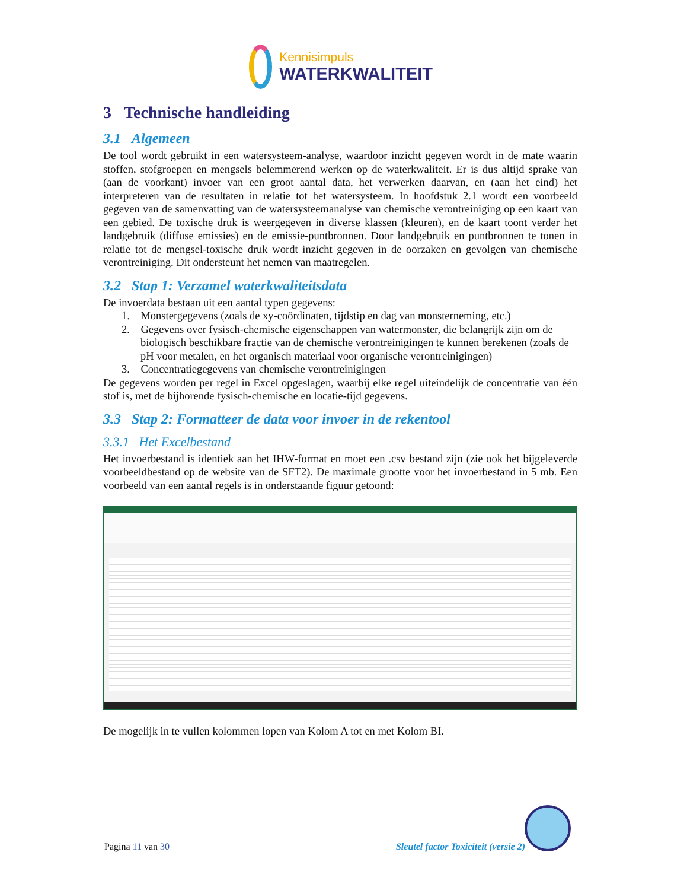Kennisimpuls
WATERKWALITEIT
3 Technische handleiding
3.1 Algemeen
De tool wordt gebruikt in een watersysteem-analyse, waardoor inzicht gegeven wordt in de mate waarin stoffen, stofgroepen en mengsels belemmerend werken op de waterkwaliteit. Er is dus altijd sprake van (aan de voorkant) invoer van een groot aantal data, het verwerken daarvan, en (aan het eind) het interpreteren van de resultaten in relatie tot het watersysteem. In hoofdstuk 2.1 wordt een voorbeeld gegeven van de samenvatting van de watersysteemanalyse van chemische verontreiniging op een kaart van een gebied. De toxische druk is weergegeven in diverse klassen (kleuren), en de kaart toont verder het landgebruik (diffuse emissies) en de emissie-puntbronnen. Door landgebruik en puntbronnen te tonen in relatie tot de mengsel-toxische druk wordt inzicht gegeven in de oorzaken en gevolgen van chemische verontreiniging. Dit ondersteunt het nemen van maatregelen.
3.2 Stap 1: Verzamel waterkwaliteitsdata
De invoerdata bestaan uit een aantal typen gegevens:
1. Monstergegevens (zoals de xy-coördinaten, tijdstip en dag van monsterneming, etc.)
2. Gegevens over fysisch-chemische eigenschappen van watermonster, die belangrijk zijn om de biologisch beschikbare fractie van de chemische verontreinigingen te kunnen berekenen (zoals de pH voor metalen, en het organisch materiaal voor organische verontreinigingen)
3. Concentratiegegevens van chemische verontreinigingen
De gegevens worden per regel in Excel opgeslagen, waarbij elke regel uiteindelijk de concentratie van één stof is, met de bijhorende fysisch-chemische en locatie-tijd gegevens.
3.3 Stap 2: Formatteer de data voor invoer in de rekentool
3.3.1 Het Excelbestand
Het invoerbestand is identiek aan het IHW-format en moet een .csv bestand zijn (zie ook het bijgeleverde voorbeeldbestand op de website van de SFT2). De maximale grootte voor het invoerbestand in 5 mb. Een voorbeeld van een aantal regels is in onderstaande figuur getoond:
De mogelijk in te vullen kolommen lopen van Kolom A tot en met Kolom BI.
Pagina 11 van 30 Sleutel factor Toxiciteit (versie 2)